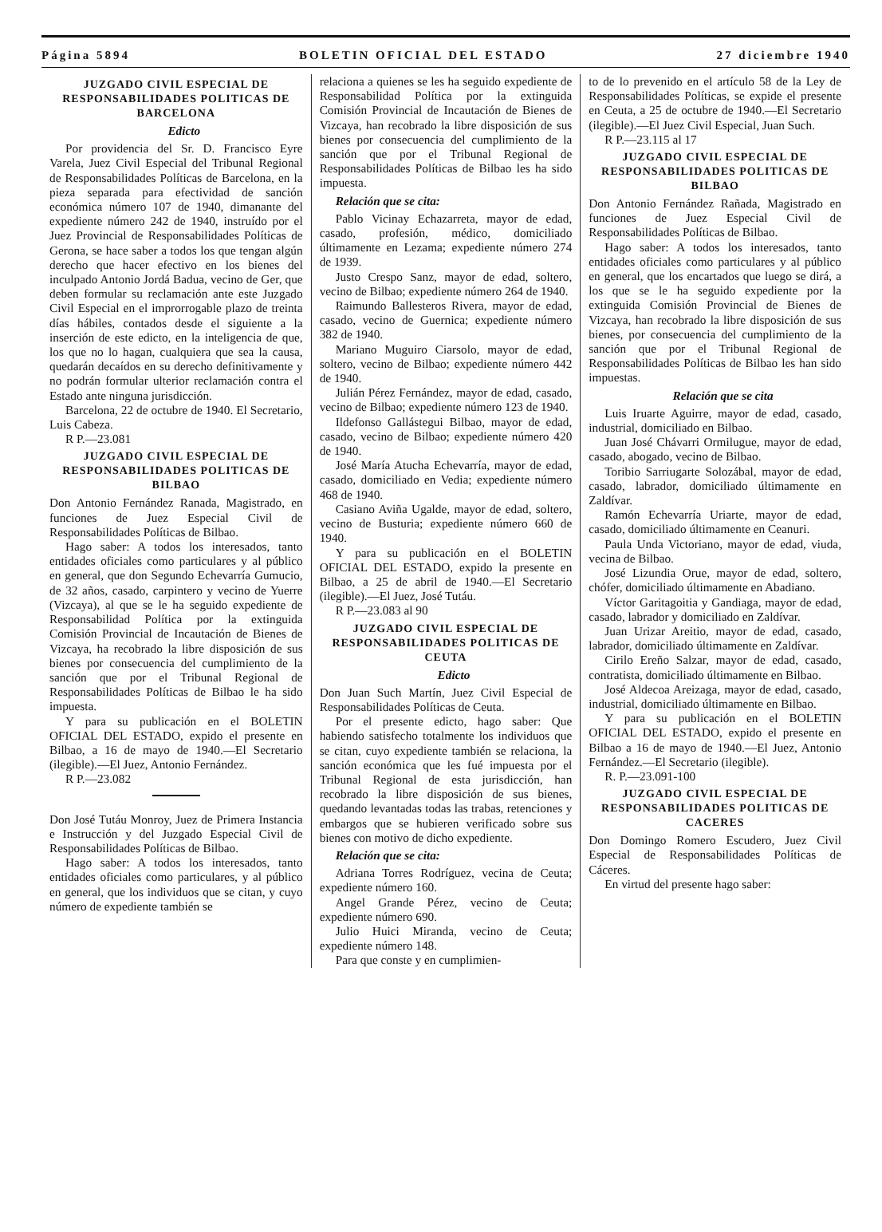Página 5894 BOLETIN OFICIAL DEL ESTADO 27 diciembre 1940
JUZGADO CIVIL ESPECIAL DE RESPONSABILIDADES POLITICAS DE BARCELONA
Edicto
Por providencia del Sr. D. Francisco Eyre Varela, Juez Civil Especial del Tribunal Regional de Responsabilidades Políticas de Barcelona, en la pieza separada para efectividad de sanción económica número 107 de 1940, dimanante del expediente número 242 de 1940, instruído por el Juez Provincial de Responsabilidades Políticas de Gerona, se hace saber a todos los que tengan algún derecho que hacer efectivo en los bienes del inculpado Antonio Jordá Badua, vecino de Ger, que deben formular su reclamación ante este Juzgado Civil Especial en el improrrogable plazo de treinta días hábiles, contados desde el siguiente a la inserción de este edicto, en la inteligencia de que, los que no lo hagan, cualquiera que sea la causa, quedarán decaídos en su derecho definitivamente y no podrán formular ulterior reclamación contra el Estado ante ninguna jurisdicción.
Barcelona, 22 de octubre de 1940. El Secretario, Luis Cabeza.
R P.—23.081
JUZGADO CIVIL ESPECIAL DE RESPONSABILIDADES POLITICAS DE BILBAO
Don Antonio Fernández Ranada, Magistrado, en funciones de Juez Especial Civil de Responsabilidades Políticas de Bilbao.
Hago saber: A todos los interesados, tanto entidades oficiales como particulares y al público en general, que don Segundo Echevarría Gumucio, de 32 años, casado, carpintero y vecino de Yuerre (Vizcaya), al que se le ha seguido expediente de Responsabilidad Política por la extinguida Comisión Provincial de Incautación de Bienes de Vizcaya, ha recobrado la libre disposición de sus bienes por consecuencia del cumplimiento de la sanción que por el Tribunal Regional de Responsabilidades Políticas de Bilbao le ha sido impuesta.
Y para su publicación en el BOLETIN OFICIAL DEL ESTADO, expido el presente en Bilbao, a 16 de mayo de 1940.—El Secretario (ilegible).—El Juez, Antonio Fernández.
R P.—23.082
Don José Tutáu Monroy, Juez de Primera Instancia e Instrucción y del Juzgado Especial Civil de Responsabilidades Políticas de Bilbao.
Hago saber: A todos los interesados, tanto entidades oficiales como particulares, y al público en general, que los individuos que se citan, y cuyo número de expediente también se
relaciona a quienes se les ha seguido expediente de Responsabilidad Política por la extinguida Comisión Provincial de Incautación de Bienes de Vizcaya, han recobrado la libre disposición de sus bienes por consecuencia del cumplimiento de la sanción que por el Tribunal Regional de Responsabilidades Políticas de Bilbao les ha sido impuesta.
Relación que se cita:
Pablo Vicinay Echazarreta, mayor de edad, casado, profesión, médico, domiciliado últimamente en Lezama; expediente número 274 de 1939.
Justo Crespo Sanz, mayor de edad, soltero, vecino de Bilbao; expediente número 264 de 1940.
Raimundo Ballesteros Rivera, mayor de edad, casado, vecino de Guernica; expediente número 382 de 1940.
Mariano Muguiro Ciarsolo, mayor de edad, soltero, vecino de Bilbao; expediente número 442 de 1940.
Julián Pérez Fernández, mayor de edad, casado, vecino de Bilbao; expediente número 123 de 1940.
Ildefonso Gallástegui Bilbao, mayor de edad, casado, vecino de Bilbao; expediente número 420 de 1940.
José María Atucha Echevarría, mayor de edad, casado, domiciliado en Vedia; expediente número 468 de 1940.
Casiano Aviña Ugalde, mayor de edad, soltero, vecino de Busturia; expediente número 660 de 1940.
Y para su publicación en el BOLETIN OFICIAL DEL ESTADO, expido la presente en Bilbao, a 25 de abril de 1940.—El Secretario (ilegible).—El Juez, José Tutáu.
R P.—23.083 al 90
JUZGADO CIVIL ESPECIAL DE RESPONSABILIDADES POLITICAS DE CEUTA
Edicto
Don Juan Such Martín, Juez Civil Especial de Responsabilidades Políticas de Ceuta.
Por el presente edicto, hago saber: Que habiendo satisfecho totalmente los individuos que se citan, cuyo expediente también se relaciona, la sanción económica que les fué impuesta por el Tribunal Regional de esta jurisdicción, han recobrado la libre disposición de sus bienes, quedando levantadas todas las trabas, retenciones y embargos que se hubieren verificado sobre sus bienes con motivo de dicho expediente.
Relación que se cita:
Adriana Torres Rodríguez, vecina de Ceuta; expediente número 160.
Angel Grande Pérez, vecino de Ceuta; expediente número 690.
Julio Huici Miranda, vecino de Ceuta; expediente número 148.
Para que conste y en cumplimien-
to de lo prevenido en el artículo 58 de la Ley de Responsabilidades Políticas, se expide el presente en Ceuta, a 25 de octubre de 1940.—El Secretario (ilegible).—El Juez Civil Especial, Juan Such.
R P.—23.115 al 17
JUZGADO CIVIL ESPECIAL DE RESPONSABILIDADES POLITICAS DE BILBAO
Don Antonio Fernández Rañada, Magistrado en funciones de Juez Especial Civil de Responsabilidades Políticas de Bilbao.
Hago saber: A todos los interesados, tanto entidades oficiales como particulares y al público en general, que los encartados que luego se dirá, a los que se le ha seguido expediente por la extinguida Comisión Provincial de Bienes de Vizcaya, han recobrado la libre disposición de sus bienes, por consecuencia del cumplimiento de la sanción que por el Tribunal Regional de Responsabilidades Políticas de Bilbao les han sido impuestas.
Relación que se cita
Luis Iruarte Aguirre, mayor de edad, casado, industrial, domiciliado en Bilbao.
Juan José Chávarri Ormilugue, mayor de edad, casado, abogado, vecino de Bilbao.
Toribio Sarriugarte Solozábal, mayor de edad, casado, labrador, domiciliado últimamente en Zaldívar.
Ramón Echevarría Uriarte, mayor de edad, casado, domiciliado últimamente en Ceanuri.
Paula Unda Victoriano, mayor de edad, viuda, vecina de Bilbao.
José Lizundia Orue, mayor de edad, soltero, chófer, domiciliado últimamente en Abadiano.
Víctor Garitagoitia y Gandiaga, mayor de edad, casado, labrador y domiciliado en Zaldívar.
Juan Urizar Areitio, mayor de edad, casado, labrador, domiciliado últimamente en Zaldívar.
Cirilo Ereño Salzar, mayor de edad, casado, contratista, domiciliado últimamente en Bilbao.
José Aldecoa Areizaga, mayor de edad, casado, industrial, domiciliado últimamente en Bilbao.
Y para su publicación en el BOLETIN OFICIAL DEL ESTADO, expido el presente en Bilbao a 16 de mayo de 1940.—El Juez, Antonio Fernández.—El Secretario (ilegible).
R. P.—23.091-100
JUZGADO CIVIL ESPECIAL DE RESPONSABILIDADES POLITICAS DE CACERES
Don Domingo Romero Escudero, Juez Civil Especial de Responsabilidades Políticas de Cáceres.
En virtud del presente hago saber: